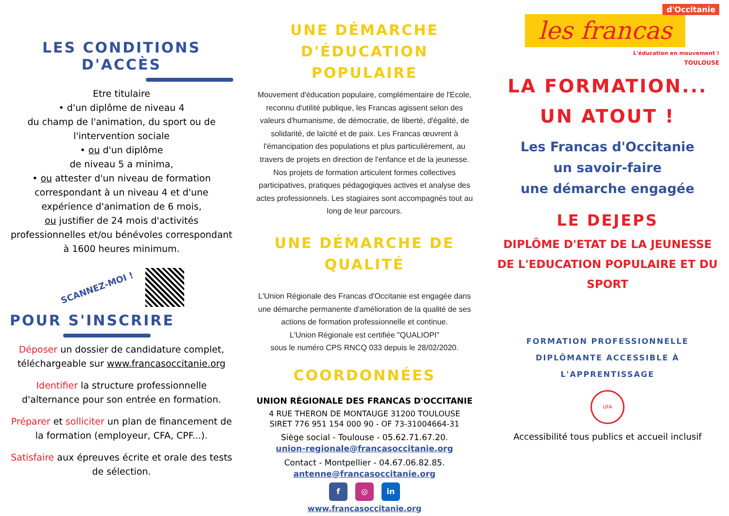LES CONDITIONS D'ACCÈS
Etre titulaire
• d'un diplôme de niveau 4
du champ de l'animation, du sport ou de l'intervention sociale
• ou d'un diplôme
de niveau 5 a minima,
• ou attester d'un niveau de formation correspondant à un niveau 4 et d'une expérience d'animation de 6 mois,
ou justifier de 24 mois d'activités professionnelles et/ou bénévoles correspondant à 1600 heures minimum.
SCANNEZ-MOI !
POUR S'INSCRIRE
Déposer un dossier de candidature complet, téléchargeable sur www.francasoccitanie.org
Identifier la structure professionnelle d'alternance pour son entrée en formation.
Préparer et solliciter un plan de financement de la formation (employeur, CFA, CPF...).
Satisfaire aux épreuves écrite et orale des tests de sélection.
UNE DÉMARCHE
D'ÉDUCATION POPULAIRE
Mouvement d'éducation populaire, complémentaire de l'Ecole, reconnu d'utilité publique, les Francas agissent selon des valeurs d'humanisme, de démocratie, de liberté, d'égalité, de solidarité, de laïcité et de paix. Les Francas œuvrent à l'émancipation des populations et plus particulièrement, au travers de projets en direction de l'enfance et de la jeunesse. Nos projets de formation articulent formes collectives participatives, pratiques pédagogiques actives et analyse des actes professionnels. Les stagiaires sont accompagnés tout au long de leur parcours.
UNE DÉMARCHE DE
QUALITÉ
L'Union Régionale des Francas d'Occitanie est engagée dans une démarche permanente d'amélioration de la qualité de ses actions de formation professionnelle et continue.
L'Union Régionale est certifiée "QUALIOPI"
sous le numéro CPS RNCQ 033 depuis le 28/02/2020.
COORDONNÉES
UNION RÉGIONALE DES FRANCAS D'OCCITANIE
4 RUE THERON DE MONTAUGE 31200 TOULOUSE
SIRET 776 951 154 000 90 - OF 73-31004664-31
Siège social - Toulouse - 05.62.71.67.20.
union-regionale@francasoccitanie.org
Contact - Montpellier - 04.67.06.82.85.
antenne@francasoccitanie.org
f ◎ in
www.francasoccitanie.org
d'Occitanie
les francas
L'éducation en mouvement !
TOULOUSE
LA FORMATION...
UN ATOUT !
Les Francas d'Occitanie
un savoir-faire
une démarche engagée
LE DEJEPS
DIPLÔME D'ETAT DE LA JEUNESSE DE L'EDUCATION POPULAIRE ET DU SPORT
FORMATION PROFESSIONNELLE DIPLÔMANTE ACCESSIBLE À L'APPRENTISSAGE
UFA
Accessibilité tous publics et accueil inclusif